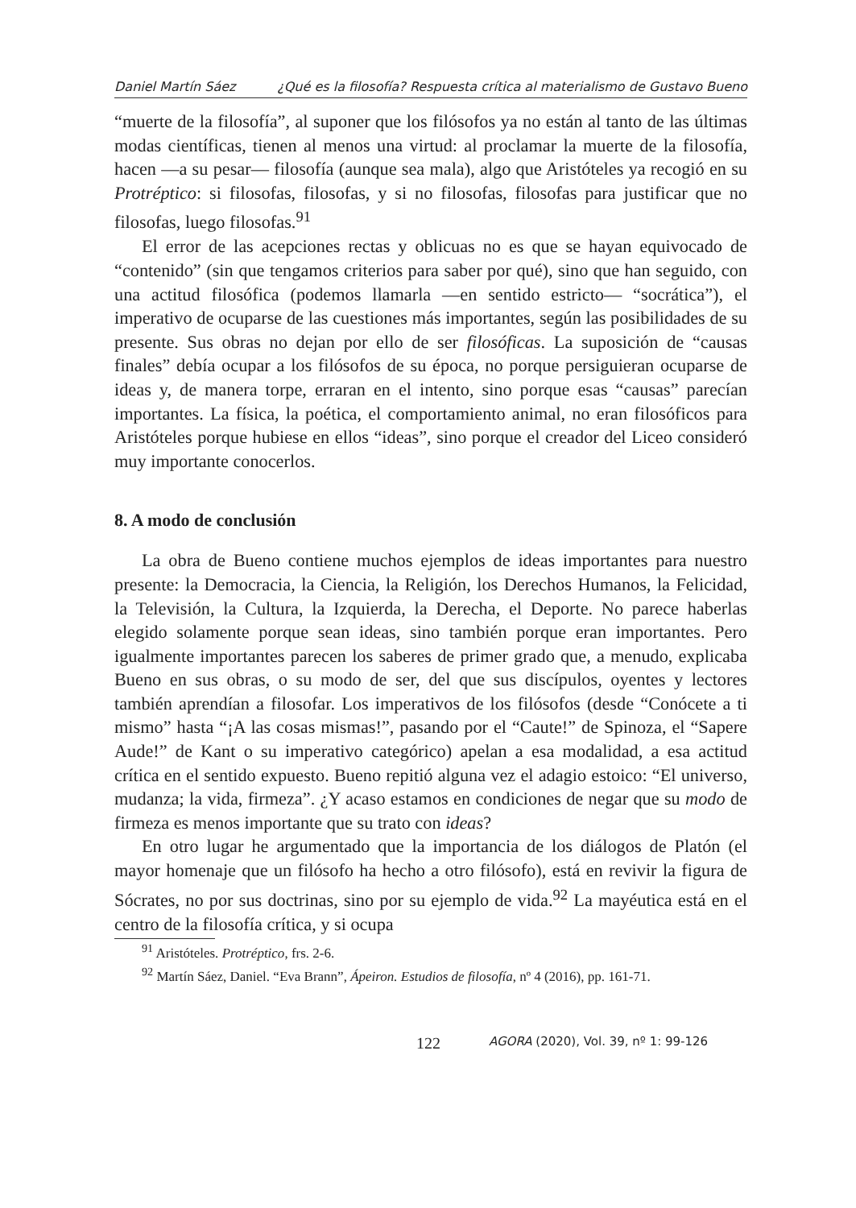Daniel Martín Sáez ¿Qué es la filosofía? Respuesta crítica al materialismo de Gustavo Bueno
“muerte de la filosofía”, al suponer que los filósofos ya no están al tanto de las últimas modas científicas, tienen al menos una virtud: al proclamar la muerte de la filosofía, hacen —a su pesar— filosofía (aunque sea mala), algo que Aristóteles ya recogió en su Protréptico: si filosofas, filosofas, y si no filosofas, filosofas para justificar que no filosofas, luego filosofas.<sup>91</sup>
El error de las acepciones rectas y oblicuas no es que se hayan equivocado de “contenido” (sin que tengamos criterios para saber por qué), sino que han seguido, con una actitud filosófica (podemos llamarla —en sentido estricto— “socrática”), el imperativo de ocuparse de las cuestiones más importantes, según las posibilidades de su presente. Sus obras no dejan por ello de ser filosóficas. La suposición de “causas finales” debía ocupar a los filósofos de su época, no porque persiguieran ocuparse de ideas y, de manera torpe, erraran en el intento, sino porque esas “causas” parecían importantes. La física, la poética, el comportamiento animal, no eran filosóficos para Aristóteles porque hubiese en ellos “ideas”, sino porque el creador del Liceo consideró muy importante conocerlos.
8. A modo de conclusión
La obra de Bueno contiene muchos ejemplos de ideas importantes para nuestro presente: la Democracia, la Ciencia, la Religión, los Derechos Humanos, la Felicidad, la Televisión, la Cultura, la Izquierda, la Derecha, el Deporte. No parece haberlas elegido solamente porque sean ideas, sino también porque eran importantes. Pero igualmente importantes parecen los saberes de primer grado que, a menudo, explicaba Bueno en sus obras, o su modo de ser, del que sus discípulos, oyentes y lectores también aprendían a filosofar. Los imperativos de los filósofos (desde “Conócete a ti mismo” hasta “¡A las cosas mismas!”, pasando por el “Caute!” de Spinoza, el “Sapere Aude!” de Kant o su imperativo categórico) apelan a esa modalidad, a esa actitud crítica en el sentido expuesto. Bueno repitió alguna vez el adagio estoico: “El universo, mudanza; la vida, firmeza”. ¿Y acaso estamos en condiciones de negar que su modo de firmeza es menos importante que su trato con ideas?
En otro lugar he argumentado que la importancia de los diálogos de Platón (el mayor homenaje que un filósofo ha hecho a otro filósofo), está en revivir la figura de Sócrates, no por sus doctrinas, sino por su ejemplo de vida.<sup>92</sup> La mayéutica está en el centro de la filosofía crítica, y si ocupa
<sup>91</sup> Aristóteles. Protréptico, frs. 2-6.
<sup>92</sup> Martín Sáez, Daniel. “Eva Brann”, Ápeiron. Estudios de filosofía, nº 4 (2016), pp. 161-71.
122 AGORA (2020), Vol. 39, nº 1: 99-126